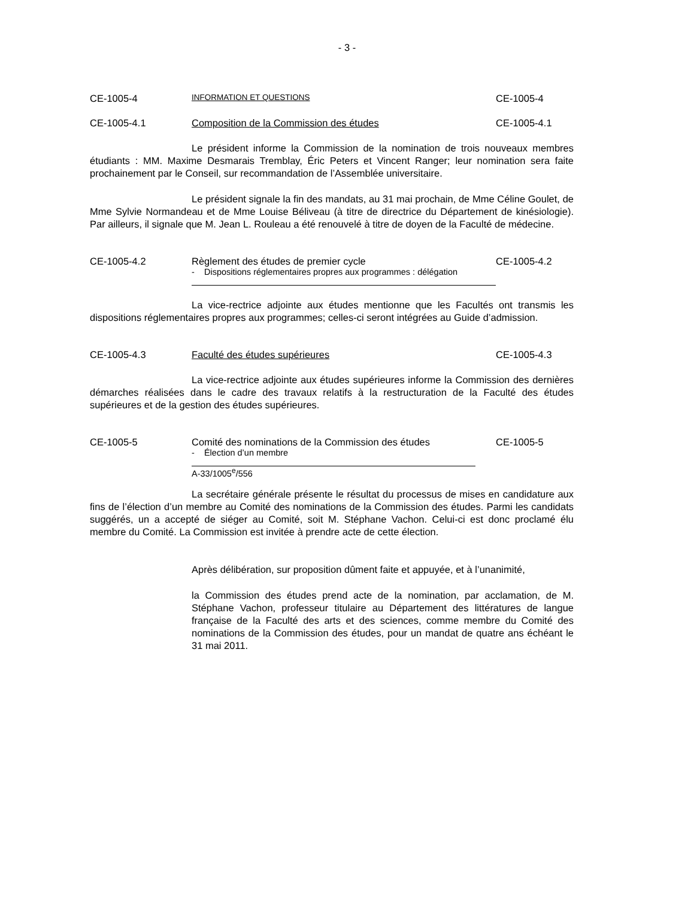- 3 -
CE-1005-4 INFORMATION ET QUESTIONS CE-1005-4
CE-1005-4.1 Composition de la Commission des études CE-1005-4.1
Le président informe la Commission de la nomination de trois nouveaux membres étudiants : MM. Maxime Desmarais Tremblay, Éric Peters et Vincent Ranger; leur nomination sera faite prochainement par le Conseil, sur recommandation de l’Assemblée universitaire.
Le président signale la fin des mandats, au 31 mai prochain, de Mme Céline Goulet, de Mme Sylvie Normandeau et de Mme Louise Béliveau (à titre de directrice du Département de kinésiologie). Par ailleurs, il signale que M. Jean L. Rouleau a été renouvelé à titre de doyen de la Faculté de médecine.
CE-1005-4.2 Règlement des études de premier cycle CE-1005-4.2
- Dispositions réglementaires propres aux programmes : délégation
La vice-rectrice adjointe aux études mentionne que les Facultés ont transmis les dispositions réglementaires propres aux programmes; celles-ci seront intégrées au Guide d’admission.
CE-1005-4.3 Faculté des études supérieures CE-1005-4.3
La vice-rectrice adjointe aux études supérieures informe la Commission des dernières démarches réalisées dans le cadre des travaux relatifs à la restructuration de la Faculté des études supérieures et de la gestion des études supérieures.
CE-1005-5 Comité des nominations de la Commission des études CE-1005-5
- Élection d’un membre
A-33/1005<sup>e</sup>/556
La secrétaire générale présente le résultat du processus de mises en candidature aux fins de l’élection d’un membre au Comité des nominations de la Commission des études. Parmi les candidats suggérés, un a accepté de siéger au Comité, soit M. Stéphane Vachon. Celui-ci est donc proclamé élu membre du Comité. La Commission est invitée à prendre acte de cette élection.
Après délibération, sur proposition dûment faite et appuyée, et à l’unanimité,
la Commission des études prend acte de la nomination, par acclamation, de M. Stéphane Vachon, professeur titulaire au Département des littératures de langue française de la Faculté des arts et des sciences, comme membre du Comité des nominations de la Commission des études, pour un mandat de quatre ans échéant le 31 mai 2011.